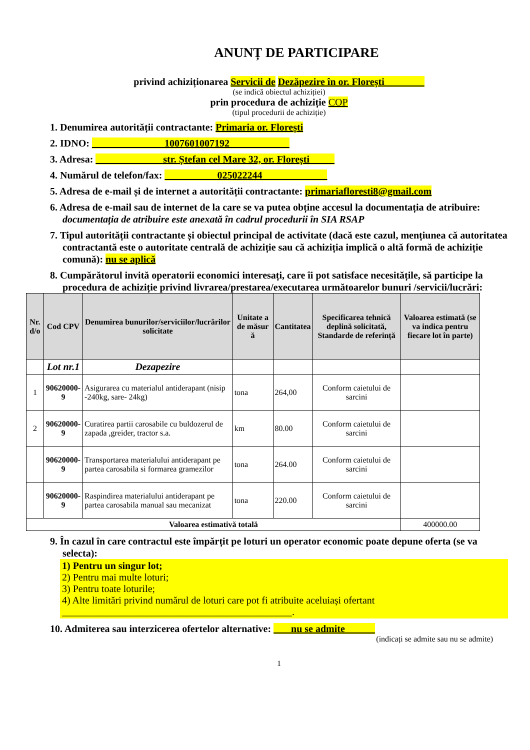ANUNȚ DE PARTICIPARE
privind achiziționarea Servicii de Dezăpezire în or. Florești
(se indică obiectul achiziției)
prin procedura de achiziție COP
(tipul procedurii de achiziție)
1. Denumirea autorității contractante: Primaria or. Florești
2. IDNO: 1007601007192
3. Adresa: str. Ștefan cel Mare 32, or. Florești
4. Numărul de telefon/fax: 025022244
5. Adresa de e-mail și de internet a autorității contractante: primariafloresti8@gmail.com
6. Adresa de e-mail sau de internet de la care se va putea obține accesul la documentația de atribuire: documentația de atribuire este anexată în cadrul procedurii în SIA RSAP
7. Tipul autorității contractante și obiectul principal de activitate (dacă este cazul, mențiunea că autoritatea contractantă este o autoritate centrală de achiziție sau că achiziția implică o altă formă de achiziție comună): nu se aplică
8. Cumpărătorul invită operatorii economici interesați, care îi pot satisface necesitățile, să participe la procedura de achiziție privind livrarea/prestarea/executarea următoarelor bunuri /servicii/lucrări:
| Nr. d/o | Cod CPV | Denumirea bunurilor/serviciilor/lucrărilor solicitate | Unitate a de măsur ă | Cantitatea | Specificarea tehnică deplină solicitată, Standarde de referință | Valoarea estimată (se va indica pentru fiecare lot în parte) |
| --- | --- | --- | --- | --- | --- | --- |
| | Lot nr.1 | Dezapezire | | | | |
| 1 | 90620000-9 | Asigurarea cu materialul antiderapant (nisip -240kg, sare- 24kg) | tona | 264,00 | Conform caietului de sarcini | |
| 2 | 90620000-9 | Curatirea partii carosabile cu buldozerul de zapada ,greider, tractor s.a. | km | 80.00 | Conform caietului de sarcini | |
| | 90620000-9 | Transportarea materialului antiderapant pe partea carosabila si formarea gramezilor | tona | 264.00 | Conform caietului de sarcini | |
| | 90620000-9 | Raspindirea materialului antiderapant pe partea carosabila manual sau mecanizat | tona | 220.00 | Conform caietului de sarcini | |
| Valoarea estimativă totală | | | | | | 400000.00 |
9. În cazul în care contractul este împărțit pe loturi un operator economic poate depune oferta (se va selecta):
1) Pentru un singur lot;
2) Pentru mai multe loturi;
3) Pentru toate loturile;
4) Alte limitări privind numărul de loturi care pot fi atribuite aceluiași ofertant ______________________________________________.
10. Admiterea sau interzicerea ofertelor alternative: nu se admite
(indicați se admite sau nu se admite)
1